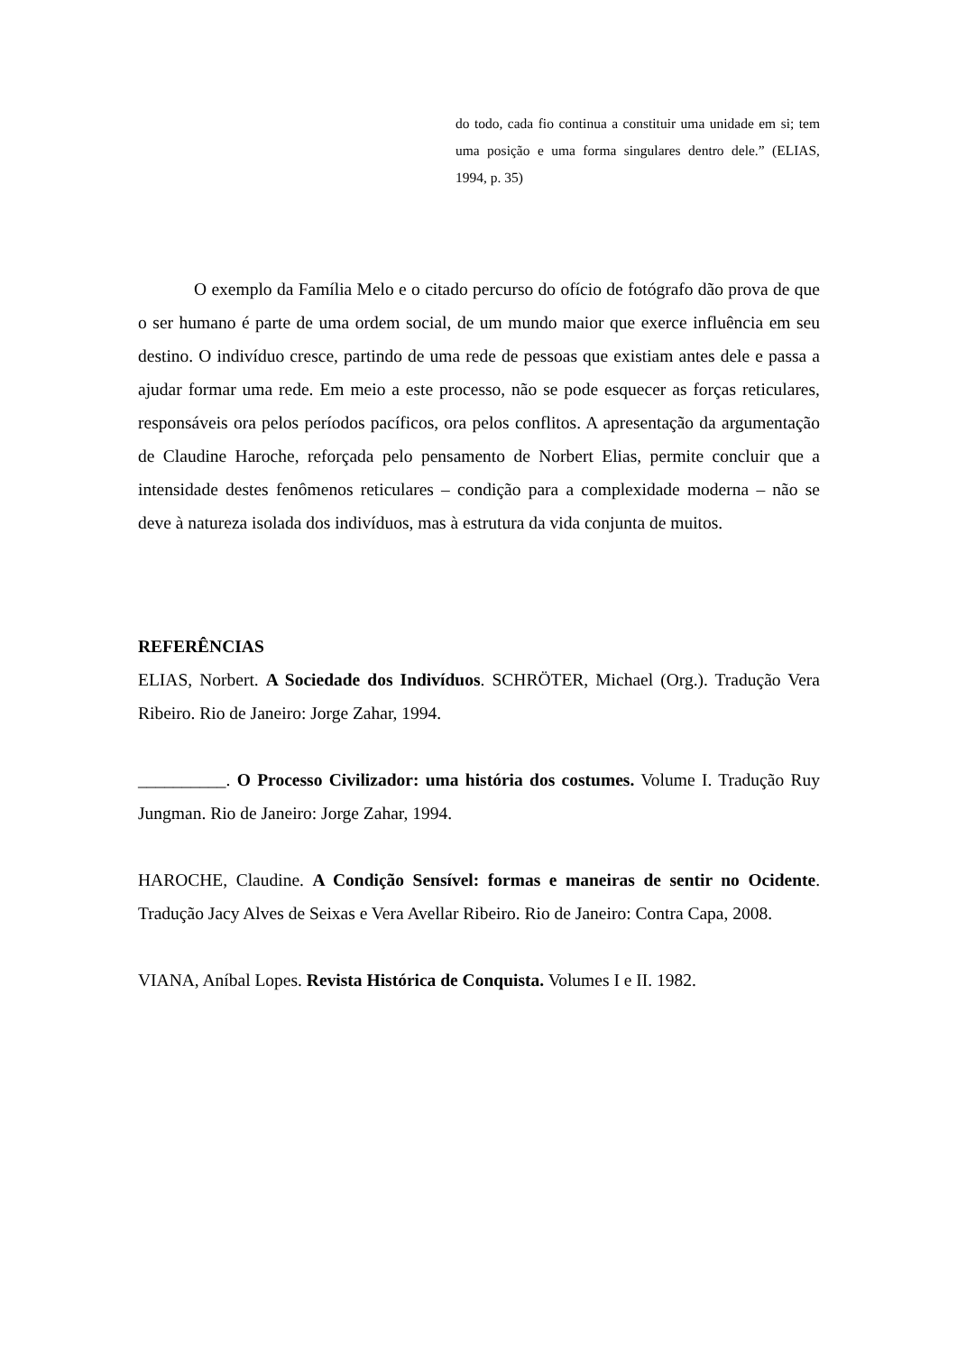do todo, cada fio continua a constituir uma unidade em si; tem uma posição e uma forma singulares dentro dele.” (ELIAS, 1994, p. 35)
O exemplo da Família Melo e o citado percurso do ofício de fotógrafo dão prova de que o ser humano é parte de uma ordem social, de um mundo maior que exerce influência em seu destino. O indivíduo cresce, partindo de uma rede de pessoas que existiam antes dele e passa a ajudar formar uma rede. Em meio a este processo, não se pode esquecer as forças reticulares, responsáveis ora pelos períodos pacíficos, ora pelos conflitos. A apresentação da argumentação de Claudine Haroche, reforçada pelo pensamento de Norbert Elias, permite concluir que a intensidade destes fenômenos reticulares – condição para a complexidade moderna – não se deve à natureza isolada dos indivíduos, mas à estrutura da vida conjunta de muitos.
REFERÊNCIAS
ELIAS, Norbert. A Sociedade dos Indivíduos. SCHRÖTER, Michael (Org.). Tradução Vera Ribeiro. Rio de Janeiro: Jorge Zahar, 1994.
__________. O Processo Civilizador: uma história dos costumes. Volume I. Tradução Ruy Jungman. Rio de Janeiro: Jorge Zahar, 1994.
HAROCHE, Claudine. A Condição Sensível: formas e maneiras de sentir no Ocidente. Tradução Jacy Alves de Seixas e Vera Avellar Ribeiro. Rio de Janeiro: Contra Capa, 2008.
VIANA, Aníbal Lopes. Revista Histórica de Conquista. Volumes I e II. 1982.